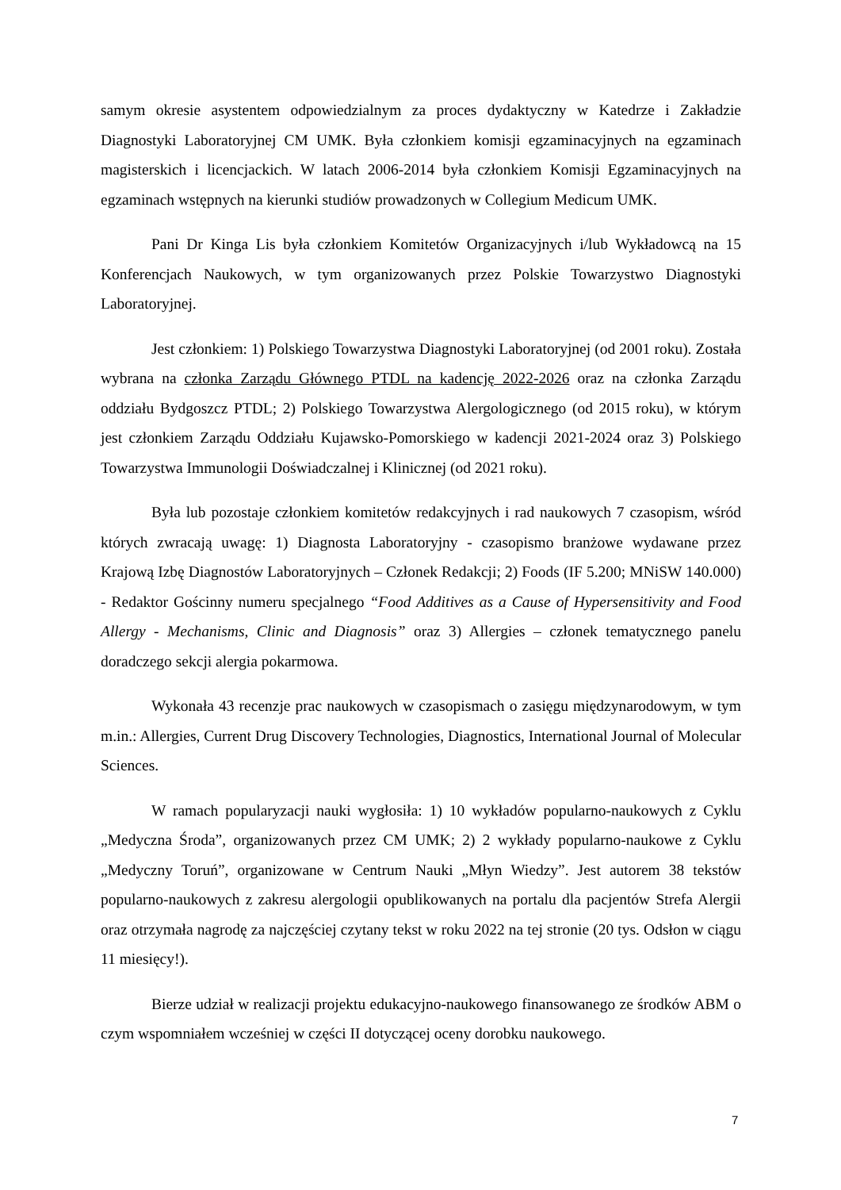samym okresie asystentem odpowiedzialnym za proces dydaktyczny w Katedrze i Zakładzie Diagnostyki Laboratoryjnej CM UMK. Była członkiem komisji egzaminacyjnych na egzaminach magisterskich i licencjackich. W latach 2006-2014 była członkiem Komisji Egzaminacyjnych na egzaminach wstępnych na kierunki studiów prowadzonych w Collegium Medicum UMK.
Pani Dr Kinga Lis była członkiem Komitetów Organizacyjnych i/lub Wykładowcą na 15 Konferencjach Naukowych, w tym organizowanych przez Polskie Towarzystwo Diagnostyki Laboratoryjnej.
Jest członkiem: 1) Polskiego Towarzystwa Diagnostyki Laboratoryjnej (od 2001 roku). Została wybrana na członka Zarządu Głównego PTDL na kadencję 2022-2026 oraz na członka Zarządu oddziału Bydgoszcz PTDL; 2) Polskiego Towarzystwa Alergologicznego (od 2015 roku), w którym jest członkiem Zarządu Oddziału Kujawsko-Pomorskiego w kadencji 2021-2024 oraz 3) Polskiego Towarzystwa Immunologii Doświadczalnej i Klinicznej (od 2021 roku).
Była lub pozostaje członkiem komitetów redakcyjnych i rad naukowych 7 czasopism, wśród których zwracają uwagę: 1) Diagnosta Laboratoryjny - czasopismo branżowe wydawane przez Krajową Izbę Diagnostów Laboratoryjnych – Członek Redakcji; 2) Foods (IF 5.200; MNiSW 140.000) - Redaktor Gościnny numeru specjalnego “Food Additives as a Cause of Hypersensitivity and Food Allergy - Mechanisms, Clinic and Diagnosis” oraz 3) Allergies – członek tematycznego panelu doradczego sekcji alergia pokarmowa.
Wykonała 43 recenzje prac naukowych w czasopismach o zasięgu międzynarodowym, w tym m.in.: Allergies, Current Drug Discovery Technologies, Diagnostics, International Journal of Molecular Sciences.
W ramach popularyzacji nauki wygłosiła: 1) 10 wykładów popularno-naukowych z Cyklu „Medyczna Środa”, organizowanych przez CM UMK; 2) 2 wykłady popularno-naukowe z Cyklu „Medyczny Toruń”, organizowane w Centrum Nauki „Młyn Wiedzy”. Jest autorem 38 tekstów popularno-naukowych z zakresu alergologii opublikowanych na portalu dla pacjentów Strefa Alergii oraz otrzymała nagrodę za najczęściej czytany tekst w roku 2022 na tej stronie (20 tys. Odsłon w ciągu 11 miesięcy!).
Bierze udział w realizacji projektu edukacyjno-naukowego finansowanego ze środków ABM o czym wspomniałem wcześniej w części II dotyczącej oceny dorobku naukowego.
7